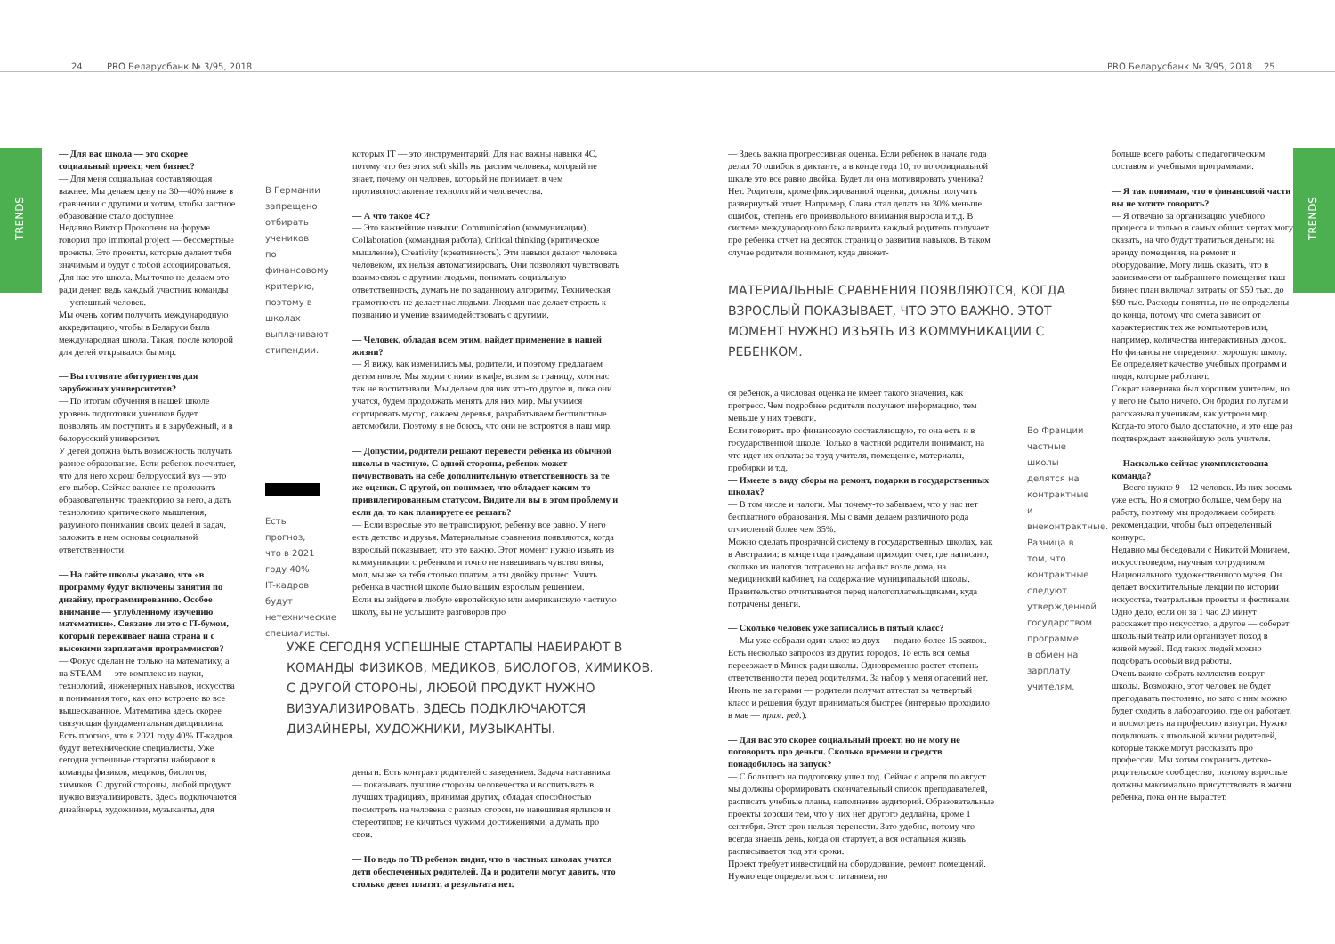24 PRO Беларусбанк № 3/95, 2018 PRO Беларусбанк № 3/95, 2018 25
TRENDS TRENDS
— Для вас школа — это скорее социальный проект, чем бизнес?
— Для меня социальная составляющая важнее. Мы делаем цену на 30—40% ниже в сравнении с другими и хотим, чтобы частное образование стало доступнее.
Недавно Виктор Прокопеня на форуме говорил про immortal project — бессмертные проекты. Это проекты, которые делают тебя значимым и будут с тобой ассоциироваться. Для нас это школа. Мы точно не делаем это ради денег, ведь каждый участник команды — успешный человек.
Мы очень хотим получить международную аккредитацию, чтобы в Беларуси была международная школа. Такая, после которой для детей открывался бы мир.
— Вы готовите абитуриентов для зарубежных университетов?
— По итогам обучения в нашей школе уровень подготовки учеников будет позволять им поступить и в зарубежный, и в белорусский университет.
У детей должна быть возможность получать разное образование. Если ребенок посчитает, что для него хорош белорусский вуз — это его выбор. Сейчас важнее не проложить образовательную траекторию за него, а дать технологию критического мышления, разумного понимания своих целей и задач, заложить в нем основы социальной ответственности.
— На сайте школы указано, что «в программу будут включены занятия по дизайну, программированию. Особое внимание — углубленному изучению математики». Связано ли это с IT-бумом, который переживает наша страна и с высокими зарплатами программистов?
— Фокус сделан не только на математику, а на STEAM — это комплекс из науки, технологий, инженерных навыков, искусства и понимания того, как оно встроено во все вышесказанное. Математика здесь скорее связующая фундаментальная дисциплина.
Есть прогноз, что в 2021 году 40% IT-кадров будут нетехнические специалисты. Уже сегодня успешные стартапы набирают в команды физиков, медиков, биологов, химиков. С другой стороны, любой продукт нужно визуализировать. Здесь подключаются дизайнеры, художники, музыканты, для
В Германии запрещено отбирать учеников по финансовому критерию, поэтому в школах выплачивают стипендии.
Есть прогноз, что в 2021 году 40% IT-кадров будут нетехнические специалисты.
которых IT — это инструментарий. Для нас важны навыки 4C, потому что без этих soft skills мы растим человека, который не знает, почему он человек, который не понимает, в чем противопоставление технологий и человечества.
— А что такое 4С?
— Это важнейшие навыки: Communication (коммуникации), Collaboration (командная работа), Critical thinking (критическое мышление), Creativity (креативность). Эти навыки делают человека человеком, их нельзя автоматизировать. Они позволяют чувствовать взаимосвязь с другими людьми, понимать социальную ответственность, думать не по заданному алгоритму. Техническая грамотность не делает нас людьми. Людьми нас делает страсть к познанию и умение взаимодействовать с другими.
— Человек, обладая всем этим, найдет применение в нашей жизни?
— Я вижу, как изменились мы, родители, и поэтому предлагаем детям новое. Мы ходим с ними в кафе, возим за границу, хотя нас так не воспитывали. Мы делаем для них что-то другое и, пока они учатся, будем продолжать менять для них мир. Мы учимся сортировать мусор, сажаем деревья, разрабатываем беспилотные автомобили. Поэтому я не боюсь, что они не встроятся в наш мир.
— Допустим, родители решают перевести ребенка из обычной школы в частную. С одной стороны, ребенок может почувствовать на себе дополнительную ответственность за те же оценки. С другой, он понимает, что обладает каким-то привилегированным статусом. Видите ли вы в этом проблему и если да, то как планируете ее решать?
— Если взрослые это не транслируют, ребенку все равно. У него есть детство и друзья. Материальные сравнения появляются, когда взрослый показывает, что это важно. Этот момент нужно изъять из коммуникации с ребенком и точно не навешивать чувство вины, мол, мы же за тебя столько платим, а ты двойку принес. Учить ребенка в частной школе было вашим взрослым решением.
Если вы зайдете в любую европейскую или американскую частную школу, вы не услышите разговоров про
УЖЕ СЕГОДНЯ УСПЕШНЫЕ СТАРТАПЫ НАБИРАЮТ В КОМАНДЫ ФИЗИКОВ, МЕДИКОВ, БИОЛОГОВ, ХИМИКОВ. С ДРУГОЙ СТОРОНЫ, ЛЮБОЙ ПРОДУКТ НУЖНО ВИЗУАЛИЗИРОВАТЬ. ЗДЕСЬ ПОДКЛЮЧАЮТСЯ ДИЗАЙНЕРЫ, ХУДОЖНИКИ, МУЗЫКАНТЫ.
деньги. Есть контракт родителей с заведением. Задача наставника — показывать лучшие стороны человечества и воспитывать в лучших традициях, принимая других, обладая способностью посмотреть на человека с разных сторон, не навешивая ярлыков и стереотипов; не кичиться чужими достижениями, а думать про свои.
— Но ведь по ТВ ребенок видит, что в частных школах учатся дети обеспеченных родителей. Да и родители могут давить, что столько денег платят, а результата нет.
— Здесь важна прогрессивная оценка. Если ребенок в начале года делал 70 ошибок в диктанте, а в конце года 10, то по официальной шкале это все равно двойка. Будет ли она мотивировать ученика? Нет. Родители, кроме фиксированной оценки, должны получать развернутый отчет. Например, Слава стал делать на 30% меньше ошибок, степень его произвольного внимания выросла и т.д. В системе международного бакалавриата каждый родитель получает про ребенка отчет на десяток страниц о развитии навыков. В таком случае родители понимают, куда движет-
МАТЕРИАЛЬНЫЕ СРАВНЕНИЯ ПОЯВЛЯЮТСЯ, КОГДА ВЗРОСЛЫЙ ПОКАЗЫВАЕТ, ЧТО ЭТО ВАЖНО. ЭТОТ МОМЕНТ НУЖНО ИЗЪЯТЬ ИЗ КОММУНИКАЦИИ С РЕБЕНКОМ.
ся ребенок, а числовая оценка не имеет такого значения, как прогресс. Чем подробнее родители получают информацию, тем меньше у них тревоги.
Если говорить про финансовую составляющую, то она есть и в государственной школе. Только в частной родители понимают, на что идет их оплата: за труд учителя, помещение, материалы, пробирки и т.д.
— Имеете в виду сборы на ремонт, подарки в государственных школах?
— В том числе и налоги. Мы почему-то забываем, что у нас нет бесплатного образования. Мы с вами делаем различного рода отчислений более чем 35%.
Можно сделать прозрачной систему в государственных школах, как в Австралии: в конце года гражданам приходит счет, где написано, сколько из налогов потрачено на асфальт возле дома, на медицинский кабинет, на содержание муниципальной школы. Правительство отчитывается перед налогоплательщиками, куда потрачены деньги.
— Сколько человек уже записались в пятый класс?
— Мы уже собрали один класс из двух — подано более 15 заявок. Есть несколько запросов из других городов. То есть вся семья переезжает в Минск ради школы. Одновременно растет степень ответственности перед родителями. За набор у меня опасений нет. Июнь не за горами — родители получат аттестат за четвертый класс и решения будут приниматься быстрее (интервью проходило в мае — прим. ред.).
— Для вас это скорее социальный проект, но не могу не поговорить про деньги. Сколько времени и средств понадобилось на запуск?
— С большего на подготовку ушел год. Сейчас с апреля по август мы должны сформировать окончательный список преподавателей, расписать учебные планы, наполнение аудиторий. Образовательные проекты хороши тем, что у них нет другого дедлайна, кроме 1 сентября. Этот срок нельзя перенести. Зато удобно, потому что всегда знаешь день, когда он стартует, а вся остальная жизнь расписывается под эти сроки.
Проект требует инвестиций на оборудование, ремонт помещений. Нужно еще определиться с питанием, но
Во Франции частные школы делятся на контрактные и внеконтрактные. Разница в том, что контрактные следуют утвержденной государством программе в обмен на зарплату учителям.
больше всего работы с педагогическим составом и учебными программами.
— Я так понимаю, что о финансовой части вы не хотите говорить?
— Я отвечаю за организацию учебного процесса и только в самых общих чертах могу сказать, на что будут тратиться деньги: на аренду помещения, на ремонт и оборудование. Могу лишь сказать, что в зависимости от выбранного помещения наш бизнес план включал затраты от $50 тыс. до $90 тыс. Расходы понятны, но не определены до конца, потому что смета зависит от характеристик тех же компьютеров или, например, количества интерактивных досок.
Но финансы не определяют хорошую школу. Ее определяет качество учебных программ и люди, которые работают.
Сократ наверняка был хорошим учителем, но у него не было ничего. Он бродил по лугам и рассказывал ученикам, как устроен мир. Когда-то этого было достаточно, и это еще раз подтверждает важнейшую роль учителя.
— Насколько сейчас укомплектована команда?
— Всего нужно 9—12 человек. Из них восемь уже есть. Но я смотрю больше, чем беру на работу, поэтому мы продолжаем собирать рекомендации, чтобы был определенный конкурс.
Недавно мы беседовали с Никитой Моничем, искусствоведом, научным сотрудником Национального художественного музея. Он делает восхитительные лекции по истории искусства, театральные проекты и фестивали. Одно дело, если он за 1 час 20 минут расскажет про искусство, а другое — соберет школьный театр или организует поход в живой музей. Под таких людей можно подобрать особый вид работы.
Очень важно собрать коллектив вокруг школы. Возможно, этот человек не будет преподавать постоянно, но зато с ним можно будет сходить в лабораторию, где он работает, и посмотреть на профессию изнутри. Нужно подключать к школьной жизни родителей, которые также могут рассказать про профессии. Мы хотим сохранить детско-родительское сообщество, поэтому взрослые должны максимально присутствовать в жизни ребенка, пока он не вырастет.